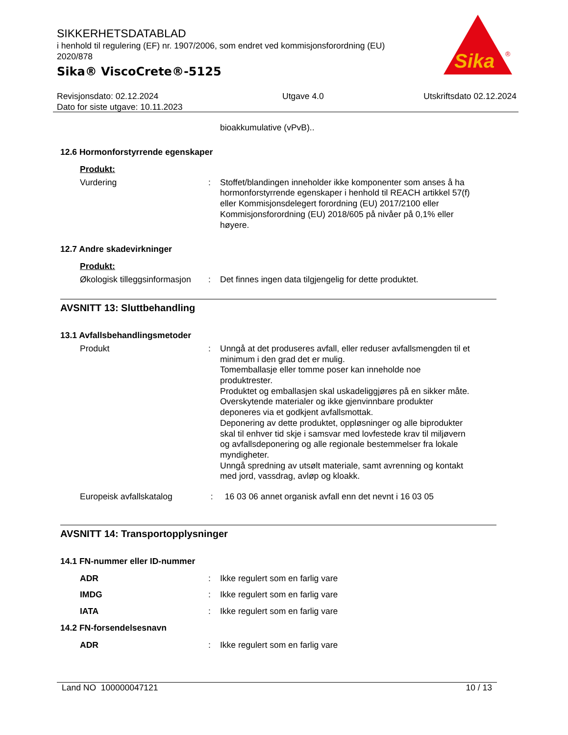SIKKERHETSDATABLAD
i henhold til regulering (EF) nr. 1907/2006, som endret ved kommisjonsforordning (EU) 2020/878
Sika® ViscoCrete®-5125
Sika
®
Revisjonsdato: 02.12.2024
Dato for siste utgave: 10.11.2023
Utgave 4.0 Utskriftsdato 02.12.2024
bioakkumulative (vPvB)..
12.6 Hormonforstyrrende egenskaper
Produkt:
Vurdering : Stoffet/blandingen inneholder ikke komponenter som anses å ha hormonforstyrrende egenskaper i henhold til REACH artikkel 57(f) eller Kommisjonsdelegert forordning (EU) 2017/2100 eller Kommisjonsforordning (EU) 2018/605 på nivåer på 0,1% eller høyere.
12.7 Andre skadevirkninger
Produkt:
Økologisk tilleggsinformasjon
: Det finnes ingen data tilgjengelig for dette produktet.
AVSNITT 13: Sluttbehandling
13.1 Avfallsbehandlingsmetoder
Produkt : Unngå at det produseres avfall, eller reduser avfallsmengden til et minimum i den grad det er mulig.
Tomemballasje eller tomme poser kan inneholde noe produktrester.
Produktet og emballasjen skal uskadeliggjøres på en sikker måte.
Overskytende materialer og ikke gjenvinnbare produkter deponeres via et godkjent avfallsmottak.
Deponering av dette produktet, oppløsninger og alle biprodukter skal til enhver tid skje i samsvar med lovfestede krav til miljøvern og avfallsdeponering og alle regionale bestemmelser fra lokale myndigheter.
Unngå spredning av utsølt materiale, samt avrenning og kontakt med jord, vassdrag, avløp og kloakk.
Europeisk avfallskatalog : 16 03 06 annet organisk avfall enn det nevnt i 16 03 05
AVSNITT 14: Transportopplysninger
14.1 FN-nummer eller ID-nummer
ADR : Ikke regulert som en farlig vare
IMDG : Ikke regulert som en farlig vare
IATA : Ikke regulert som en farlig vare
14.2 FN-forsendelsesnavn
ADR : Ikke regulert som en farlig vare
Land NO 100000047121 10 / 13